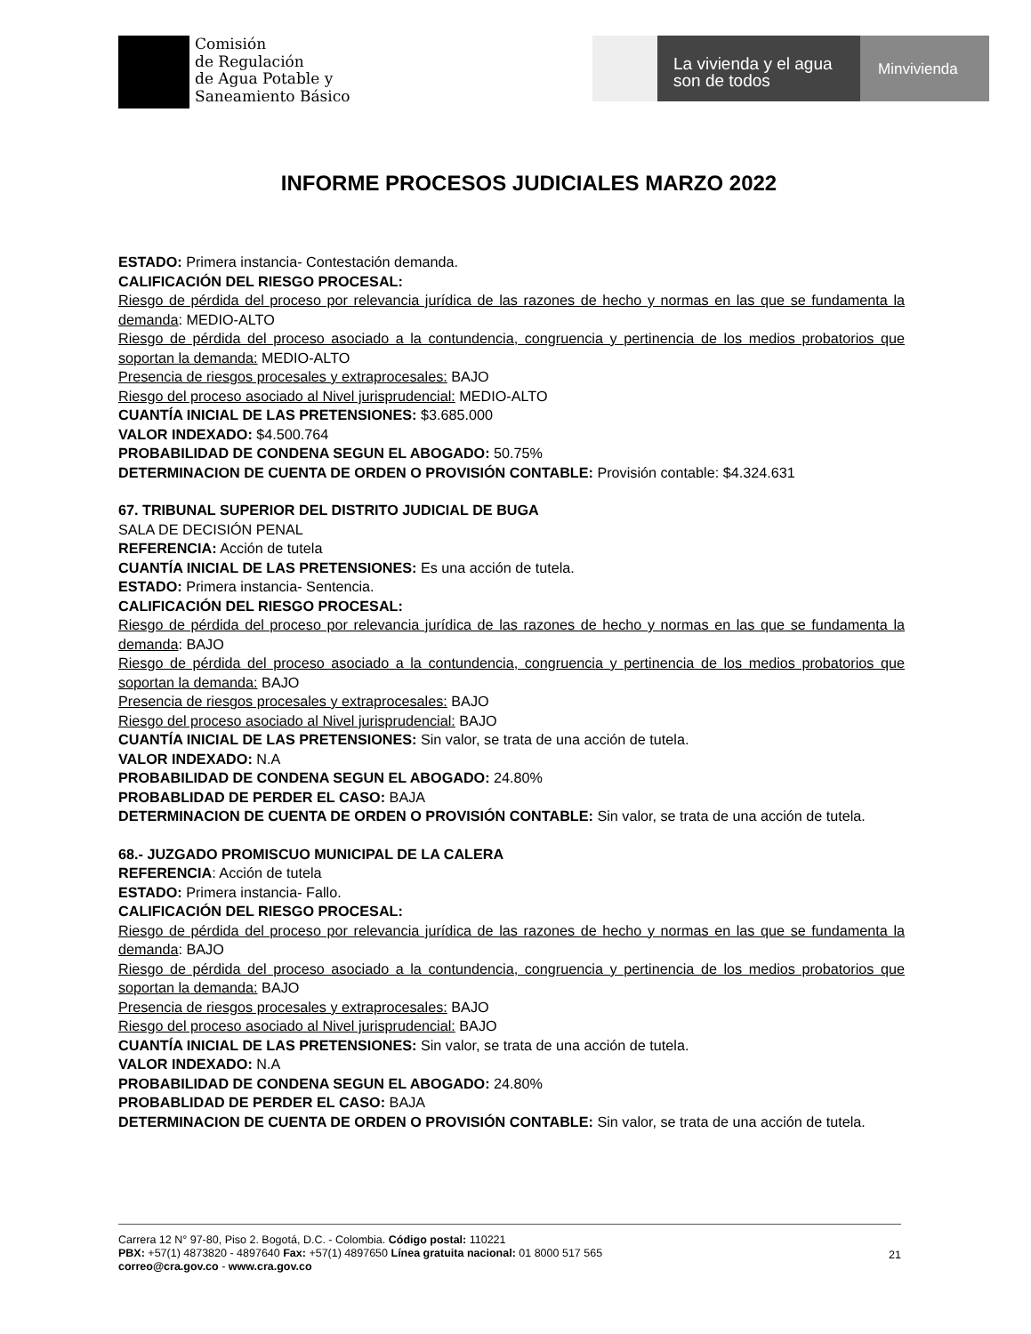Comisión
de Regulación
de Agua Potable y
Saneamiento Básico
La vivienda y el agua
son de todos
Minvivienda
INFORME PROCESOS JUDICIALES MARZO 2022
ESTADO: Primera instancia- Contestación demanda.
CALIFICACIÓN DEL RIESGO PROCESAL:
Riesgo de pérdida del proceso por relevancia jurídica de las razones de hecho y normas en las que se fundamenta la demanda: MEDIO-ALTO
Riesgo de pérdida del proceso asociado a la contundencia, congruencia y pertinencia de los medios probatorios que soportan la demanda: MEDIO-ALTO
Presencia de riesgos procesales y extraprocesales: BAJO
Riesgo del proceso asociado al Nivel jurisprudencial: MEDIO-ALTO
CUANTÍA INICIAL DE LAS PRETENSIONES: $3.685.000
VALOR INDEXADO: $4.500.764
PROBABILIDAD DE CONDENA SEGUN EL ABOGADO: 50.75%
DETERMINACION DE CUENTA DE ORDEN O PROVISIÓN CONTABLE: Provisión contable: $4.324.631
67. TRIBUNAL SUPERIOR DEL DISTRITO JUDICIAL DE BUGA
SALA DE DECISIÓN PENAL
REFERENCIA: Acción de tutela
CUANTÍA INICIAL DE LAS PRETENSIONES: Es una acción de tutela.
ESTADO: Primera instancia- Sentencia.
CALIFICACIÓN DEL RIESGO PROCESAL:
Riesgo de pérdida del proceso por relevancia jurídica de las razones de hecho y normas en las que se fundamenta la demanda: BAJO
Riesgo de pérdida del proceso asociado a la contundencia, congruencia y pertinencia de los medios probatorios que soportan la demanda: BAJO
Presencia de riesgos procesales y extraprocesales: BAJO
Riesgo del proceso asociado al Nivel jurisprudencial: BAJO
CUANTÍA INICIAL DE LAS PRETENSIONES: Sin valor, se trata de una acción de tutela.
VALOR INDEXADO: N.A
PROBABILIDAD DE CONDENA SEGUN EL ABOGADO: 24.80%
PROBABLIDAD DE PERDER EL CASO: BAJA
DETERMINACION DE CUENTA DE ORDEN O PROVISIÓN CONTABLE: Sin valor, se trata de una acción de tutela.
68.- JUZGADO PROMISCUO MUNICIPAL DE LA CALERA
REFERENCIA: Acción de tutela
ESTADO: Primera instancia- Fallo.
CALIFICACIÓN DEL RIESGO PROCESAL:
Riesgo de pérdida del proceso por relevancia jurídica de las razones de hecho y normas en las que se fundamenta la demanda: BAJO
Riesgo de pérdida del proceso asociado a la contundencia, congruencia y pertinencia de los medios probatorios que soportan la demanda: BAJO
Presencia de riesgos procesales y extraprocesales: BAJO
Riesgo del proceso asociado al Nivel jurisprudencial: BAJO
CUANTÍA INICIAL DE LAS PRETENSIONES: Sin valor, se trata de una acción de tutela.
VALOR INDEXADO: N.A
PROBABILIDAD DE CONDENA SEGUN EL ABOGADO: 24.80%
PROBABLIDAD DE PERDER EL CASO: BAJA
DETERMINACION DE CUENTA DE ORDEN O PROVISIÓN CONTABLE: Sin valor, se trata de una acción de tutela.
Carrera 12 N° 97-80, Piso 2. Bogotá, D.C. - Colombia. Código postal: 110221
PBX: +57(1) 4873820 - 4897640 Fax: +57(1) 4897650 Línea gratuita nacional: 01 8000 517 565
correo@cra.gov.co - www.cra.gov.co
21